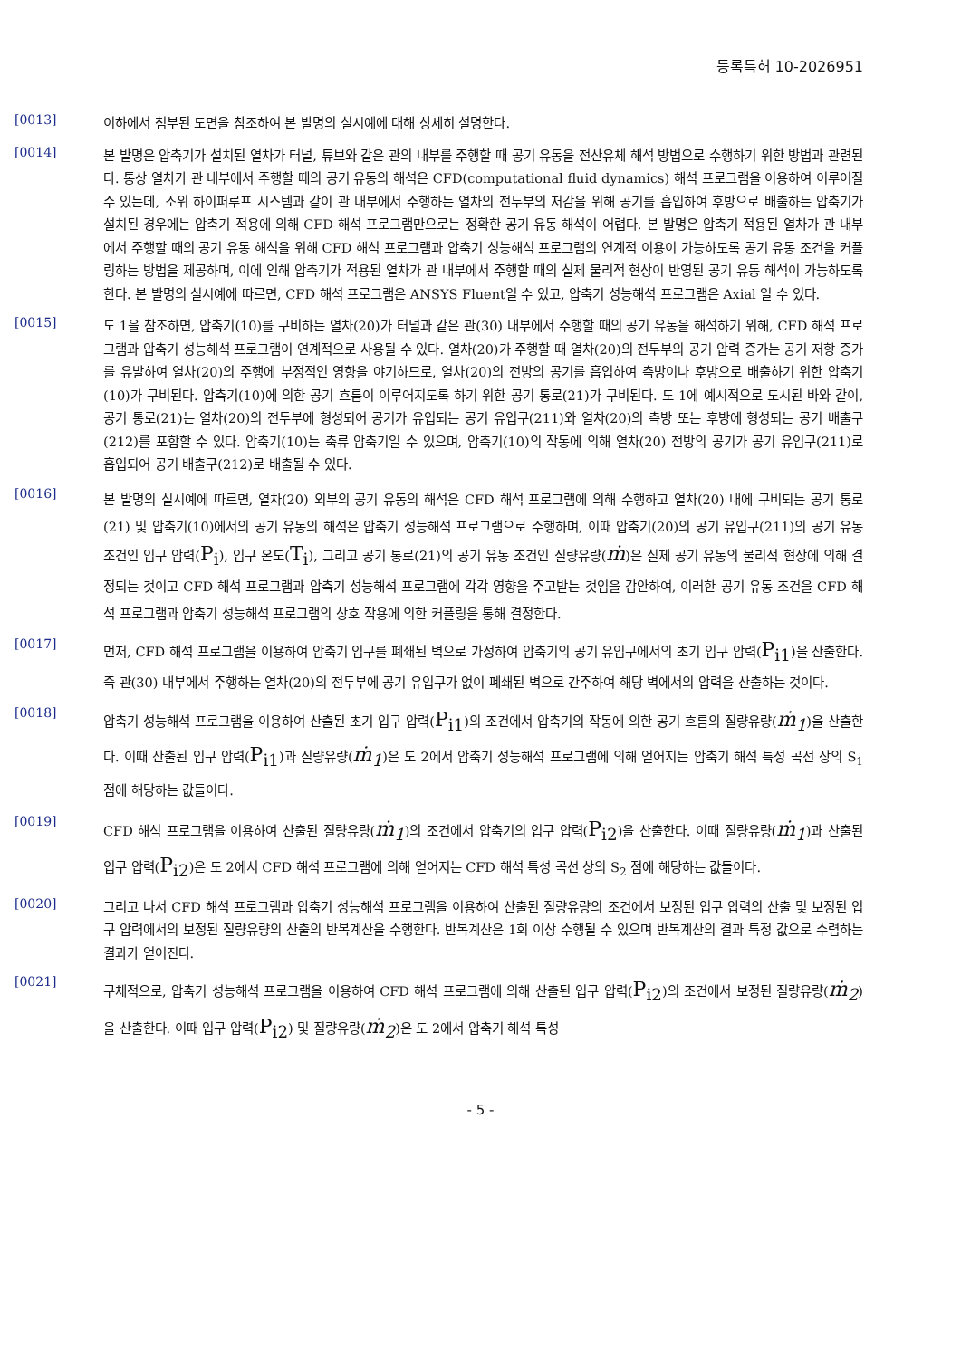등록특허 10-2026951
[0013]
이하에서 첨부된 도면을 참조하여 본 발명의 실시예에 대해 상세히 설명한다.
[0014]
본 발명은 압축기가 설치된 열차가 터널, 튜브와 같은 관의 내부를 주행할 때 공기 유동을 전산유체 해석 방법으로 수행하기 위한 방법과 관련된다. 통상 열차가 관 내부에서 주행할 때의 공기 유동의 해석은 CFD(computational fluid dynamics) 해석 프로그램을 이용하여 이루어질 수 있는데, 소위 하이퍼루프 시스템과 같이 관 내부에서 주행하는 열차의 전두부의 저감을 위해 공기를 흡입하여 후방으로 배출하는 압축기가 설치된 경우에는 압축기 적용에 의해 CFD 해석 프로그램만으로는 정확한 공기 유동 해석이 어렵다. 본 발명은 압축기 적용된 열차가 관 내부에서 주행할 때의 공기 유동 해석을 위해 CFD 해석 프로그램과 압축기 성능해석 프로그램의 연계적 이용이 가능하도록 공기 유동 조건을 커플링하는 방법을 제공하며, 이에 인해 압축기가 적용된 열차가 관 내부에서 주행할 때의 실제 물리적 현상이 반영된 공기 유동 해석이 가능하도록 한다. 본 발명의 실시예에 따르면, CFD 해석 프로그램은 ANSYS Fluent일 수 있고, 압축기 성능해석 프로그램은 Axial 일 수 있다.
[0015]
도 1을 참조하면, 압축기(10)를 구비하는 열차(20)가 터널과 같은 관(30) 내부에서 주행할 때의 공기 유동을 해석하기 위해, CFD 해석 프로그램과 압축기 성능해석 프로그램이 연계적으로 사용될 수 있다. 열차(20)가 주행할 때 열차(20)의 전두부의 공기 압력 증가는 공기 저항 증가를 유발하여 열차(20)의 주행에 부정적인 영향을 야기하므로, 열차(20)의 전방의 공기를 흡입하여 측방이나 후방으로 배출하기 위한 압축기(10)가 구비된다. 압축기(10)에 의한 공기 흐름이 이루어지도록 하기 위한 공기 통로(21)가 구비된다. 도 1에 예시적으로 도시된 바와 같이, 공기 통로(21)는 열차(20)의 전두부에 형성되어 공기가 유입되는 공기 유입구(211)와 열차(20)의 측방 또는 후방에 형성되는 공기 배출구(212)를 포함할 수 있다. 압축기(10)는 축류 압축기일 수 있으며, 압축기(10)의 작동에 의해 열차(20) 전방의 공기가 공기 유입구(211)로 흡입되어 공기 배출구(212)로 배출될 수 있다.
[0016]
본 발명의 실시예에 따르면, 열차(20) 외부의 공기 유동의 해석은 CFD 해석 프로그램에 의해 수행하고 열차(20) 내에 구비되는 공기 통로(21) 및 압축기(10)에서의 공기 유동의 해석은 압축기 성능해석 프로그램으로 수행하며, 이때 압축기(20)의 공기 유입구(211)의 공기 유동 조건인 입구 압력(P<sub>i</sub>), 입구 온도(T<sub>i</sub>), 그리고 공기 통로(21)의 공기 유동 조건인 질량유량(ṁ)은 실제 공기 유동의 물리적 현상에 의해 결정되는 것이고 CFD 해석 프로그램과 압축기 성능해석 프로그램에 각각 영향을 주고받는 것임을 감안하여, 이러한 공기 유동 조건을 CFD 해석 프로그램과 압축기 성능해석 프로그램의 상호 작용에 의한 커플링을 통해 결정한다.
[0017]
먼저, CFD 해석 프로그램을 이용하여 압축기 입구를 폐쇄된 벽으로 가정하여 압축기의 공기 유입구에서의 초기 입구 압력(P<sub>i1</sub>)을 산출한다. 즉 관(30) 내부에서 주행하는 열차(20)의 전두부에 공기 유입구가 없이 폐쇄된 벽으로 간주하여 해당 벽에서의 압력을 산출하는 것이다.
[0018]
압축기 성능해석 프로그램을 이용하여 산출된 초기 입구 압력(P<sub>i1</sub>)의 조건에서 압축기의 작동에 의한 공기 흐름의 질량유량(ṁ<sub>1</sub>)을 산출한다. 이때 산출된 입구 압력(P<sub>i1</sub>)과 질량유량(ṁ<sub>1</sub>)은 도 2에서 압축기 성능해석 프로그램에 의해 얻어지는 압축기 해석 특성 곡선 상의 S<sub>1</sub> 점에 해당하는 값들이다.
[0019]
CFD 해석 프로그램을 이용하여 산출된 질량유량(ṁ<sub>1</sub>)의 조건에서 압축기의 입구 압력(P<sub>i2</sub>)을 산출한다. 이때 질량유량(ṁ<sub>1</sub>)과 산출된 입구 압력(P<sub>i2</sub>)은 도 2에서 CFD 해석 프로그램에 의해 얻어지는 CFD 해석 특성 곡선 상의 S<sub>2</sub> 점에 해당하는 값들이다.
[0020]
그리고 나서 CFD 해석 프로그램과 압축기 성능해석 프로그램을 이용하여 산출된 질량유량의 조건에서 보정된 입구 압력의 산출 및 보정된 입구 압력에서의 보정된 질량유량의 산출의 반복계산을 수행한다. 반복계산은 1회 이상 수행될 수 있으며 반복계산의 결과 특정 값으로 수렴하는 결과가 얻어진다.
[0021]
구체적으로, 압축기 성능해석 프로그램을 이용하여 CFD 해석 프로그램에 의해 산출된 입구 압력(P<sub>i2</sub>)의 조건에서 보정된 질량유량(ṁ<sub>2</sub>)을 산출한다. 이때 입구 압력(P<sub>i2</sub>) 및 질량유량(ṁ<sub>2</sub>)은 도 2에서 압축기 해석 특성
- 5 -